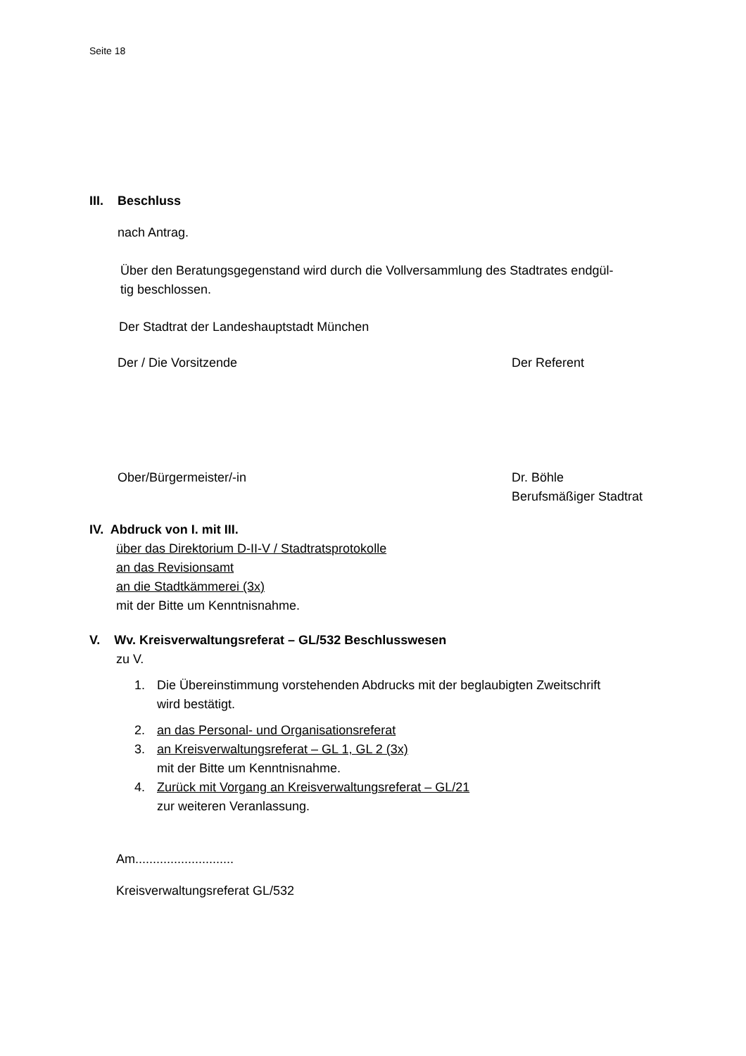Seite 18
III. Beschluss
nach Antrag.
Über den Beratungsgegenstand wird durch die Vollversammlung des Stadtrates endgül-
tig beschlossen.
Der Stadtrat der Landeshauptstadt München
Der / Die Vorsitzende Der Referent
Ober/Bürgermeister/-in Dr. Böhle
Berufsmäßiger Stadtrat
IV. Abdruck von I. mit III.
über das Direktorium D-II-V / Stadtratsprotokolle
an das Revisionsamt
an die Stadtkämmerei (3x)
mit der Bitte um Kenntnisnahme.
V. Wv. Kreisverwaltungsreferat – GL/532 Beschlusswesen
zu V.
1. Die Übereinstimmung vorstehenden Abdrucks mit der beglaubigten Zweitschrift
wird bestätigt.
2. an das Personal- und Organisationsreferat
3. an Kreisverwaltungsreferat – GL 1, GL 2 (3x)
mit der Bitte um Kenntnisnahme.
4. Zurück mit Vorgang an Kreisverwaltungsreferat – GL/21
zur weiteren Veranlassung.
Am............................
Kreisverwaltungsreferat GL/532